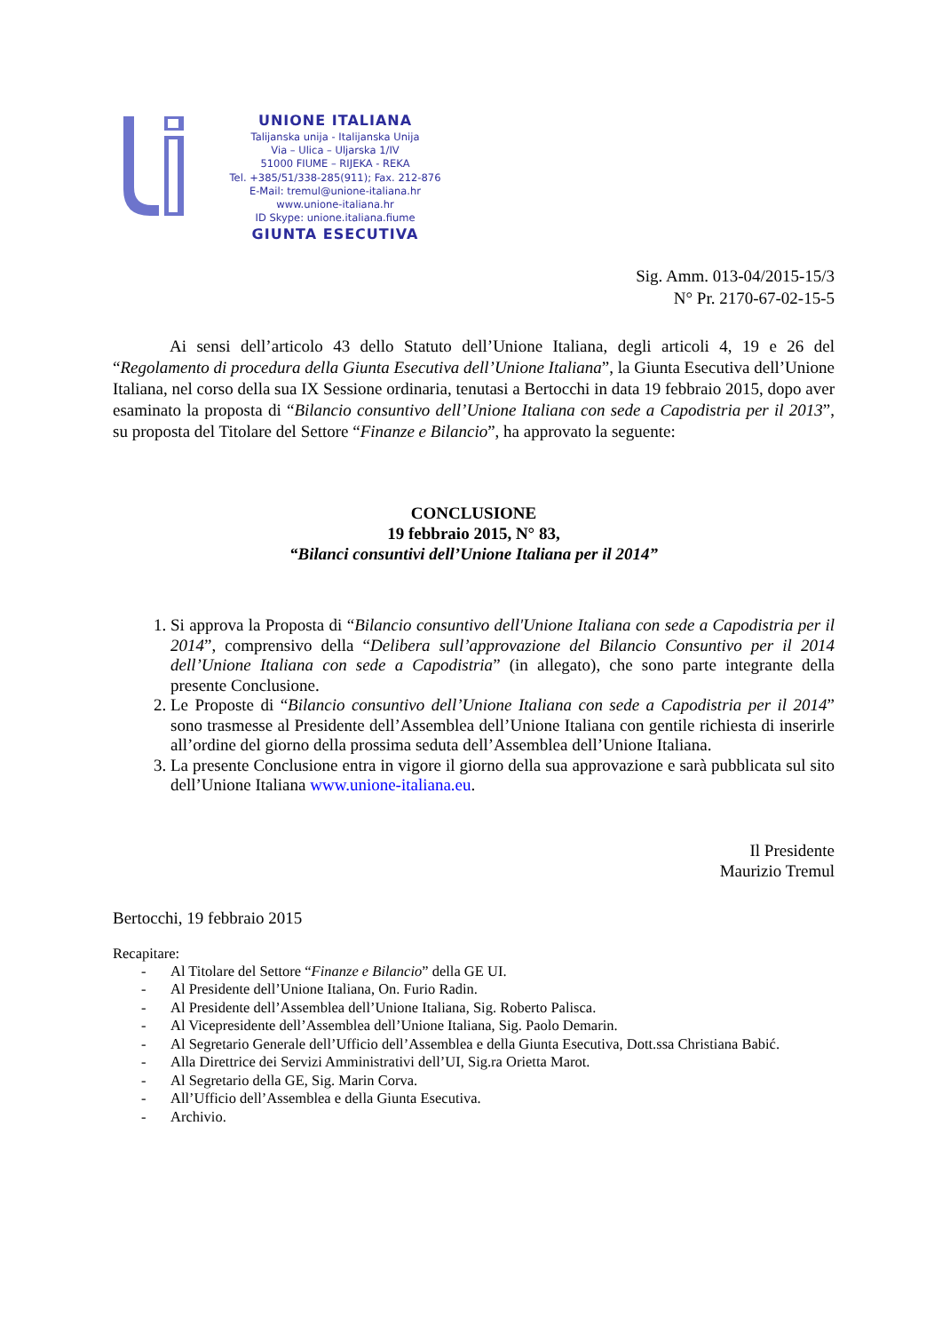UNIONE ITALIANA
Talijanska unija - Italijanska Unija
Via – Ulica – Uljarska 1/IV
51000 FIUME – RIJEKA - REKA
Tel. +385/51/338-285(911); Fax. 212-876
E-Mail: tremul@unione-italiana.hr
www.unione-italiana.hr
ID Skype: unione.italiana.fiume
GIUNTA ESECUTIVA
Sig. Amm. 013-04/2015-15/3
N° Pr. 2170-67-02-15-5
Ai sensi dell’articolo 43 dello Statuto dell’Unione Italiana, degli articoli 4, 19 e 26 del “Regolamento di procedura della Giunta Esecutiva dell’Unione Italiana”, la Giunta Esecutiva dell’Unione Italiana, nel corso della sua IX Sessione ordinaria, tenutasi a Bertocchi in data 19 febbraio 2015, dopo aver esaminato la proposta di “Bilancio consuntivo dell’Unione Italiana con sede a Capodistria per il 2013”, su proposta del Titolare del Settore “Finanze e Bilancio”, ha approvato la seguente:
CONCLUSIONE
19 febbraio 2015, N° 83,
“Bilanci consuntivi dell’Unione Italiana per il 2014”
1. Si approva la Proposta di “Bilancio consuntivo dell'Unione Italiana con sede a Capodistria per il 2014”, comprensivo della “Delibera sull’approvazione del Bilancio Consuntivo per il 2014 dell’Unione Italiana con sede a Capodistria” (in allegato), che sono parte integrante della presente Conclusione.
2. Le Proposte di “Bilancio consuntivo dell’Unione Italiana con sede a Capodistria per il 2014” sono trasmesse al Presidente dell’Assemblea dell’Unione Italiana con gentile richiesta di inserirle all’ordine del giorno della prossima seduta dell’Assemblea dell’Unione Italiana.
3. La presente Conclusione entra in vigore il giorno della sua approvazione e sarà pubblicata sul sito dell’Unione Italiana www.unione-italiana.eu.
Il Presidente
Maurizio Tremul
Bertocchi, 19 febbraio 2015
Recapitare:
- Al Titolare del Settore “Finanze e Bilancio” della GE UI.
- Al Presidente dell’Unione Italiana, On. Furio Radin.
- Al Presidente dell’Assemblea dell’Unione Italiana, Sig. Roberto Palisca.
- Al Vicepresidente dell’Assemblea dell’Unione Italiana, Sig. Paolo Demarin.
- Al Segretario Generale dell’Ufficio dell’Assemblea e della Giunta Esecutiva, Dott.ssa Christiana Babić.
- Alla Direttrice dei Servizi Amministrativi dell’UI, Sig.ra Orietta Marot.
- Al Segretario della GE, Sig. Marin Corva.
- All’Ufficio dell’Assemblea e della Giunta Esecutiva.
- Archivio.